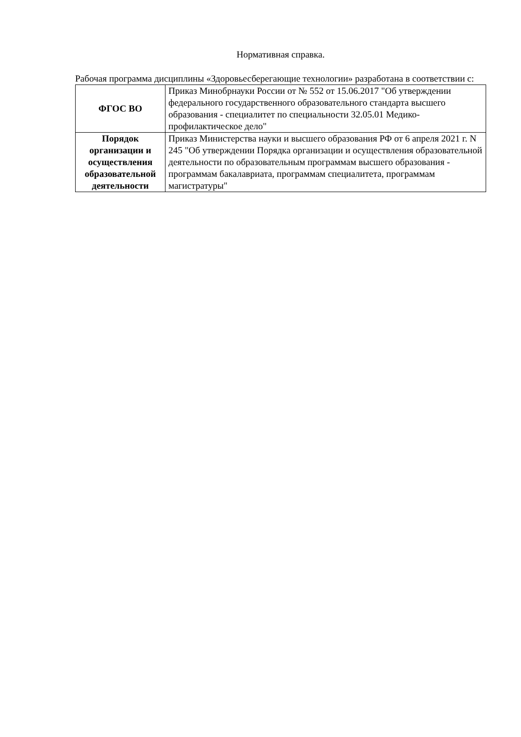Нормативная справка.
Рабочая программа дисциплины «Здоровьесберегающие технологии» разработана в соответствии с:
| ФГОС ВО | Приказ Минобрнауки России от № 552 от 15.06.2017 "Об утверждении федерального государственного образовательного стандарта высшего образования - специалитет по специальности 32.05.01 Медико-профилактическое дело" |
| Порядок организации и осуществления образовательной деятельности | Приказ Министерства науки и высшего образования РФ от 6 апреля 2021 г. N 245 "Об утверждении Порядка организации и осуществления образовательной деятельности по образовательным программам высшего образования - программам бакалавриата, программам специалитета, программам магистратуры" |